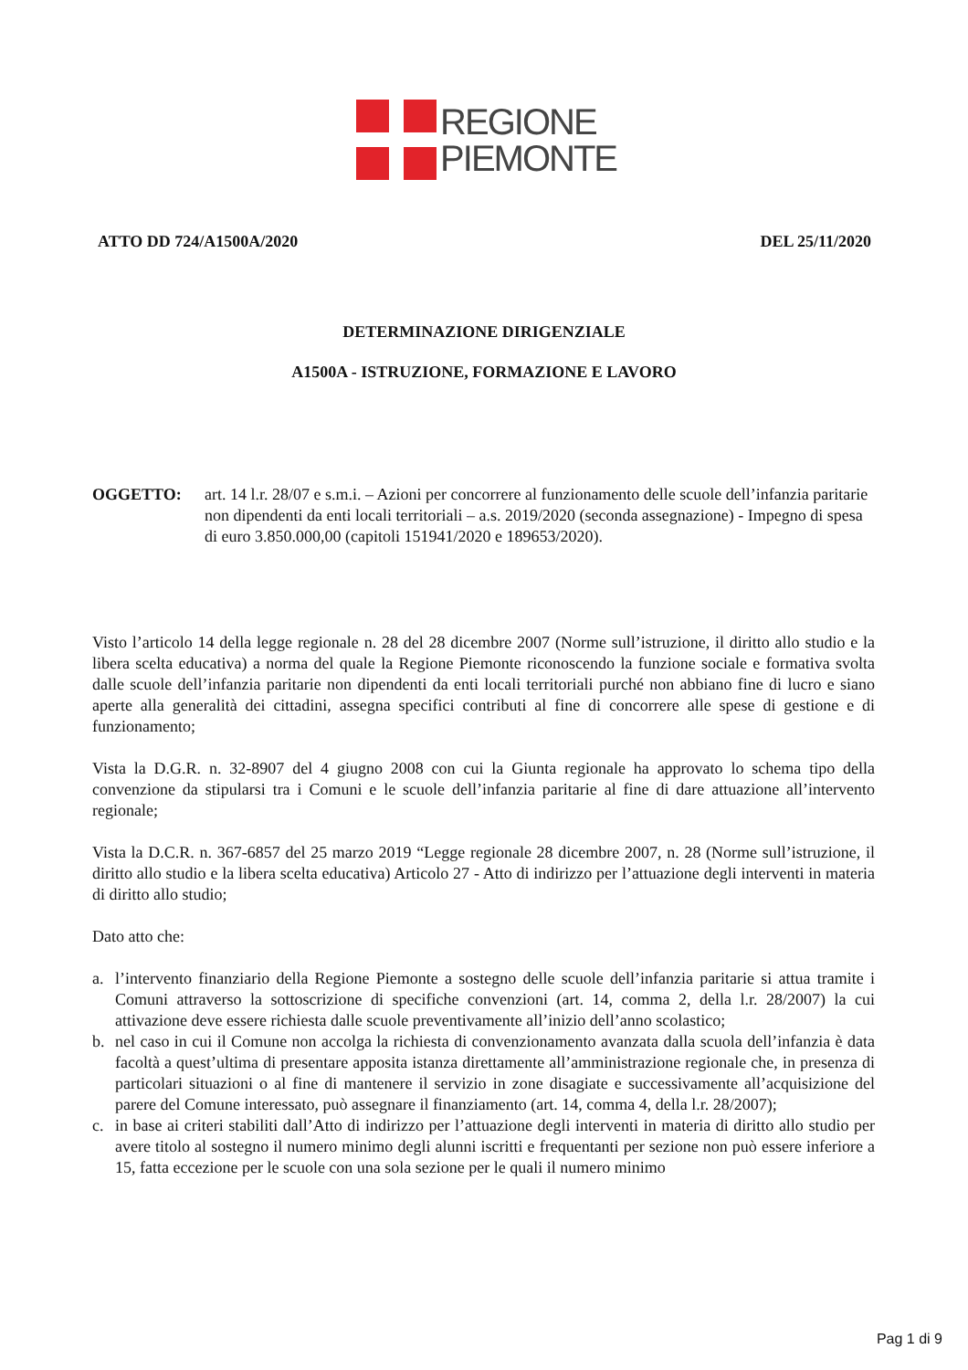REGIONE
PIEMONTE
ATTO DD 724/A1500A/2020 DEL 25/11/2020
DETERMINAZIONE DIRIGENZIALE
A1500A - ISTRUZIONE, FORMAZIONE E LAVORO
OGGETTO: art. 14 l.r. 28/07 e s.m.i. – Azioni per concorrere al funzionamento delle scuole dell’infanzia paritarie non dipendenti da enti locali territoriali – a.s. 2019/2020 (seconda assegnazione) - Impegno di spesa di euro 3.850.000,00 (capitoli 151941/2020 e 189653/2020).
Visto l’articolo 14 della legge regionale n. 28 del 28 dicembre 2007 (Norme sull’istruzione, il diritto allo studio e la libera scelta educativa) a norma del quale la Regione Piemonte riconoscendo la funzione sociale e formativa svolta dalle scuole dell’infanzia paritarie non dipendenti da enti locali territoriali purché non abbiano fine di lucro e siano aperte alla generalità dei cittadini, assegna specifici contributi al fine di concorrere alle spese di gestione e di funzionamento;
Vista la D.G.R. n. 32-8907 del 4 giugno 2008 con cui la Giunta regionale ha approvato lo schema tipo della convenzione da stipularsi tra i Comuni e le scuole dell’infanzia paritarie al fine di dare attuazione all’intervento regionale;
Vista la D.C.R. n. 367-6857 del 25 marzo 2019 “Legge regionale 28 dicembre 2007, n. 28 (Norme sull’istruzione, il diritto allo studio e la libera scelta educativa) Articolo 27 - Atto di indirizzo per l’attuazione degli interventi in materia di diritto allo studio;
Dato atto che:
a. l’intervento finanziario della Regione Piemonte a sostegno delle scuole dell’infanzia paritarie si attua tramite i Comuni attraverso la sottoscrizione di specifiche convenzioni (art. 14, comma 2, della l.r. 28/2007) la cui attivazione deve essere richiesta dalle scuole preventivamente all’inizio dell’anno scolastico;
b. nel caso in cui il Comune non accolga la richiesta di convenzionamento avanzata dalla scuola dell’infanzia è data facoltà a quest’ultima di presentare apposita istanza direttamente all’amministrazione regionale che, in presenza di particolari situazioni o al fine di mantenere il servizio in zone disagiate e successivamente all’acquisizione del parere del Comune interessato, può assegnare il finanziamento (art. 14, comma 4, della l.r. 28/2007);
c. in base ai criteri stabiliti dall’Atto di indirizzo per l’attuazione degli interventi in materia di diritto allo studio per avere titolo al sostegno il numero minimo degli alunni iscritti e frequentanti per sezione non può essere inferiore a 15, fatta eccezione per le scuole con una sola sezione per le quali il numero minimo
Pag 1 di 9